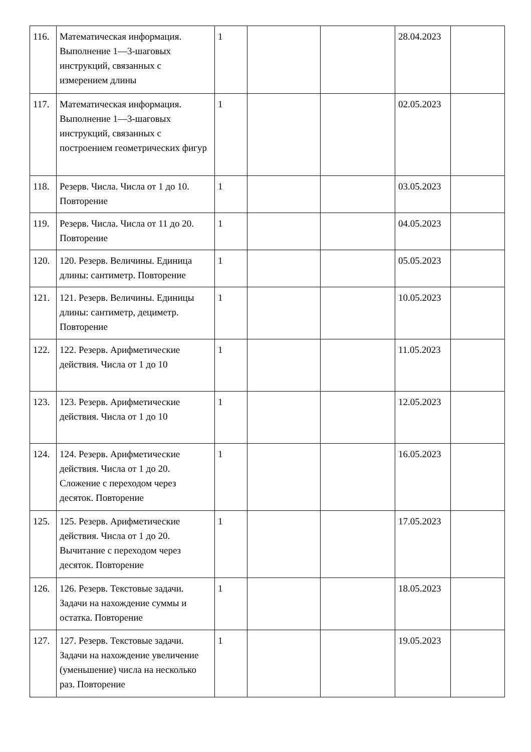| 116. | Математическая информация. Выполнение 1—3-шаговых инструкций, связанных с измерением длины | 1 | | | 28.04.2023 | |
| 117. | Математическая информация. Выполнение 1—3-шаговых инструкций, связанных с построением геометрических фигур | 1 | | | 02.05.2023 | |
| 118. | Резерв. Числа. Числа от 1 до 10. Повторение | 1 | | | 03.05.2023 | |
| 119. | Резерв. Числа. Числа от 11 до 20. Повторение | 1 | | | 04.05.2023 | |
| 120. | 120. Резерв. Величины. Единица длины: сантиметр. Повторение | 1 | | | 05.05.2023 | |
| 121. | 121. Резерв. Величины. Единицы длины: сантиметр, дециметр. Повторение | 1 | | | 10.05.2023 | |
| 122. | 122. Резерв. Арифметические действия. Числа от 1 до 10 | 1 | | | 11.05.2023 | |
| 123. | 123. Резерв. Арифметические действия. Числа от 1 до 10 | 1 | | | 12.05.2023 | |
| 124. | 124. Резерв. Арифметические действия. Числа от 1 до 20. Сложение с переходом через десяток. Повторение | 1 | | | 16.05.2023 | |
| 125. | 125. Резерв. Арифметические действия. Числа от 1 до 20. Вычитание с переходом через десяток. Повторение | 1 | | | 17.05.2023 | |
| 126. | 126. Резерв. Текстовые задачи. Задачи на нахождение суммы и остатка. Повторение | 1 | | | 18.05.2023 | |
| 127. | 127. Резерв. Текстовые задачи. Задачи на нахождение увеличение (уменьшение) числа на несколько раз. Повторение | 1 | | | 19.05.2023 | |